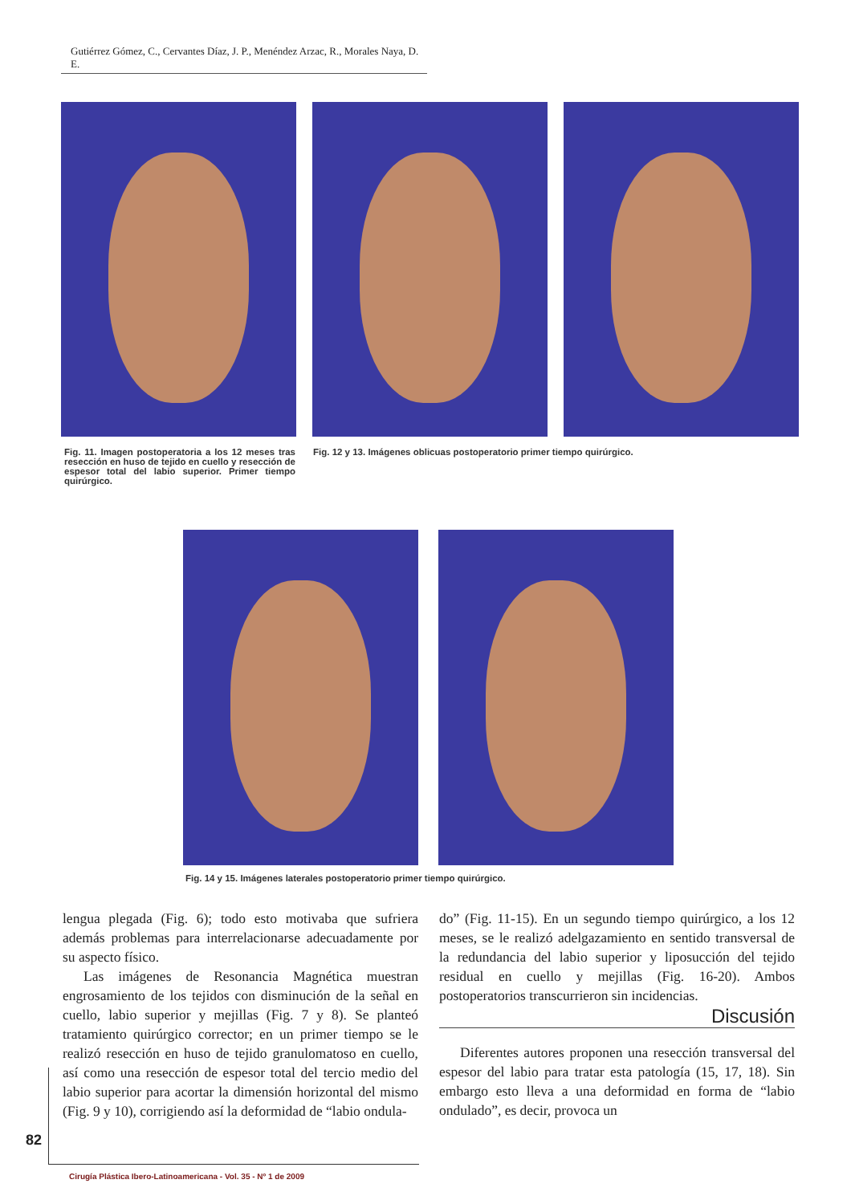Gutiérrez Gómez, C., Cervantes Díaz, J. P., Menéndez Arzac, R., Morales Naya, D. E.
Fig. 11. Imagen postoperatoria a los 12 meses tras resección en huso de tejido en cuello y resección de espesor total del labio superior. Primer tiempo quirúrgico.
Fig. 12 y 13. Imágenes oblicuas postoperatorio primer tiempo quirúrgico.
Fig. 14 y 15. Imágenes laterales postoperatorio primer tiempo quirúrgico.
lengua plegada (Fig. 6); todo esto motivaba que sufriera además problemas para interrelacionarse adecuadamente por su aspecto físico.
Las imágenes de Resonancia Magnética muestran engrosamiento de los tejidos con disminución de la señal en cuello, labio superior y mejillas (Fig. 7 y 8). Se planteó tratamiento quirúrgico corrector; en un primer tiempo se le realizó resección en huso de tejido granulomatoso en cuello, así como una resección de espesor total del tercio medio del labio superior para acortar la dimensión horizontal del mismo (Fig. 9 y 10), corrigiendo así la deformidad de “labio ondula-
do” (Fig. 11-15). En un segundo tiempo quirúrgico, a los 12 meses, se le realizó adelgazamiento en sentido transversal de la redundancia del labio superior y liposucción del tejido residual en cuello y mejillas (Fig. 16-20). Ambos postoperatorios transcurrieron sin incidencias.
Discusión
Diferentes autores proponen una resección transversal del espesor del labio para tratar esta patología (15, 17, 18). Sin embargo esto lleva a una deformidad en forma de “labio ondulado”, es decir, provoca un
82
Cirugía Plástica Ibero-Latinoamericana - Vol. 35 - Nº 1 de 2009